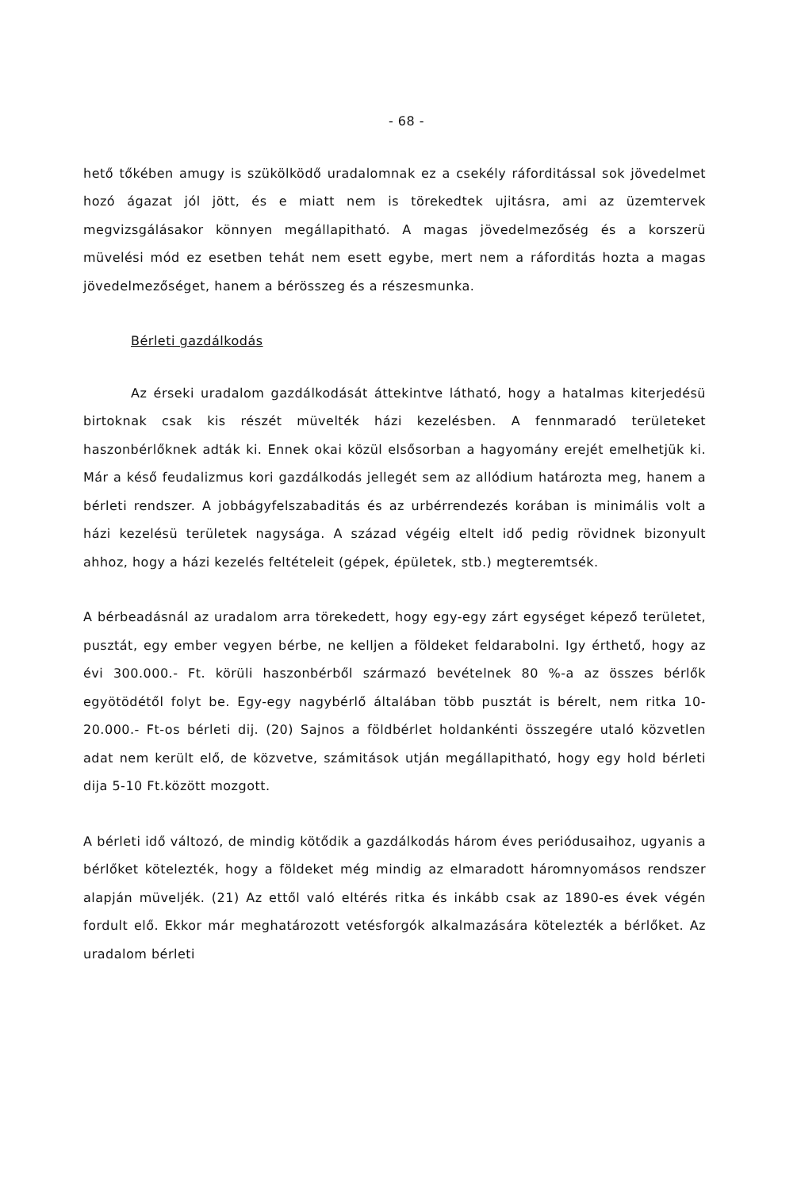- 68 -
hető tőkében amugy is szükölködő uradalomnak ez a csekély ráforditással sok jövedelmet hozó ágazat jól jött, és e miatt nem is törekedtek ujitásra, ami az üzemtervek megvizsgálásakor könnyen megállapitható. A magas jövedelmezőség és a korszerü müvelési mód ez esetben tehát nem esett egybe, mert nem a ráforditás hozta a magas jövedelmezőséget, hanem a bérösszeg és a részesmunka.
Bérleti gazdálkodás
Az érseki uradalom gazdálkodását áttekintve látható, hogy a hatalmas kiterjedésü birtoknak csak kis részét müvelték házi kezelésben. A fennmaradó területeket haszonbérlőknek adták ki. Ennek okai közül elsősorban a hagyomány erejét emelhetjük ki. Már a késő feudalizmus kori gazdálkodás jellegét sem az allódium határozta meg, hanem a bérleti rendszer. A jobbágyfelszabaditás és az urbérrendezés korában is minimális volt a házi kezelésü területek nagysága. A század végéig eltelt idő pedig rövidnek bizonyult ahhoz, hogy a házi kezelés feltételeit (gépek, épületek, stb.) megteremtsék.
A bérbeadásnál az uradalom arra törekedett, hogy egy-egy zárt egységet képező területet, pusztát, egy ember vegyen bérbe, ne kelljen a földeket feldarabolni. Igy érthető, hogy az évi 300.000.- Ft. körüli haszonbérből származó bevételnek 80 %-a az összes bérlők egyötödétől folyt be. Egy-egy nagybérlő általában több pusztát is bérelt, nem ritka 10-20.000.- Ft-os bérleti dij. (20) Sajnos a földbérlet holdankénti összegére utaló közvetlen adat nem került elő, de közvetve, számitások utján megállapitható, hogy egy hold bérleti dija 5-10 Ft.között mozgott.
A bérleti idő változó, de mindig kötődik a gazdálkodás három éves periódusaihoz, ugyanis a bérlőket kötelezték, hogy a földeket még mindig az elmaradott háromnyomásos rendszer alapján müveljék. (21) Az ettől való eltérés ritka és inkább csak az 1890-es évek végén fordult elő. Ekkor már meghatározott vetésforgók alkalmazására kötelezték a bérlőket. Az uradalom bérleti